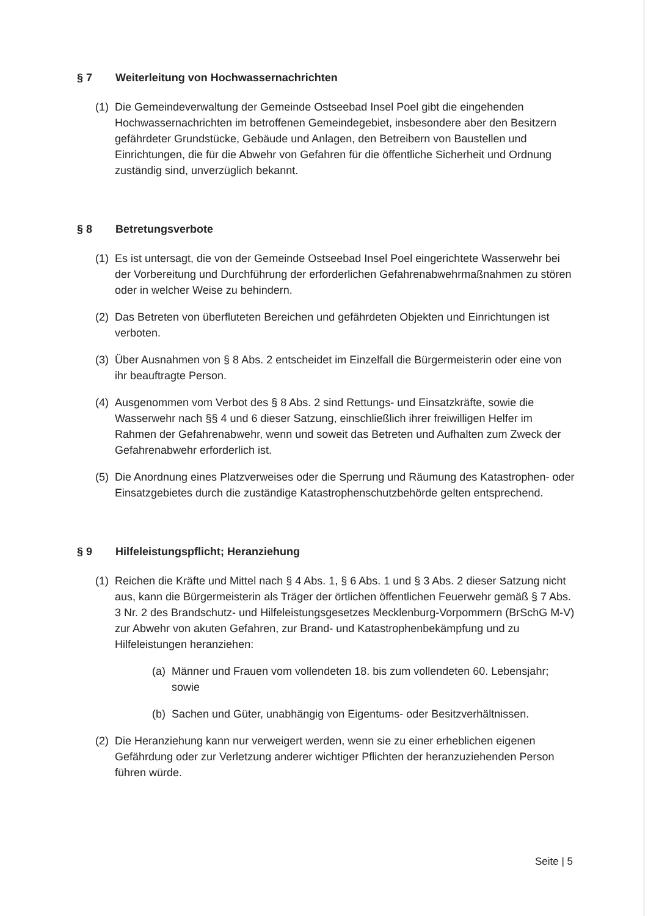§ 7 Weiterleitung von Hochwassernachrichten
(1) Die Gemeindeverwaltung der Gemeinde Ostseebad Insel Poel gibt die eingehenden Hochwassernachrichten im betroffenen Gemeindegebiet, insbesondere aber den Besitzern gefährdeter Grundstücke, Gebäude und Anlagen, den Betreibern von Baustellen und Einrichtungen, die für die Abwehr von Gefahren für die öffentliche Sicherheit und Ordnung zuständig sind, unverzüglich bekannt.
§ 8 Betretungsverbote
(1) Es ist untersagt, die von der Gemeinde Ostseebad Insel Poel eingerichtete Wasserwehr bei der Vorbereitung und Durchführung der erforderlichen Gefahrenabwehrmaßnahmen zu stören oder in welcher Weise zu behindern.
(2) Das Betreten von überfluteten Bereichen und gefährdeten Objekten und Einrichtungen ist verboten.
(3) Über Ausnahmen von § 8 Abs. 2 entscheidet im Einzelfall die Bürgermeisterin oder eine von ihr beauftragte Person.
(4) Ausgenommen vom Verbot des § 8 Abs. 2 sind Rettungs- und Einsatzkräfte, sowie die Wasserwehr nach §§ 4 und 6 dieser Satzung, einschließlich ihrer freiwilligen Helfer im Rahmen der Gefahrenabwehr, wenn und soweit das Betreten und Aufhalten zum Zweck der Gefahrenabwehr erforderlich ist.
(5) Die Anordnung eines Platzverweises oder die Sperrung und Räumung des Katastrophen- oder Einsatzgebietes durch die zuständige Katastrophenschutzbehörde gelten entsprechend.
§ 9 Hilfeleistungspflicht; Heranziehung
(1) Reichen die Kräfte und Mittel nach § 4 Abs. 1, § 6 Abs. 1 und § 3 Abs. 2 dieser Satzung nicht aus, kann die Bürgermeisterin als Träger der örtlichen öffentlichen Feuerwehr gemäß § 7 Abs. 3 Nr. 2 des Brandschutz- und Hilfeleistungsgesetzes Mecklenburg-Vorpommern (BrSchG M-V) zur Abwehr von akuten Gefahren, zur Brand- und Katastrophenbekämpfung und zu Hilfeleistungen heranziehen:
(a) Männer und Frauen vom vollendeten 18. bis zum vollendeten 60. Lebensjahr; sowie
(b) Sachen und Güter, unabhängig von Eigentums- oder Besitzverhältnissen.
(2) Die Heranziehung kann nur verweigert werden, wenn sie zu einer erheblichen eigenen Gefährdung oder zur Verletzung anderer wichtiger Pflichten der heranzuziehenden Person führen würde.
Seite | 5